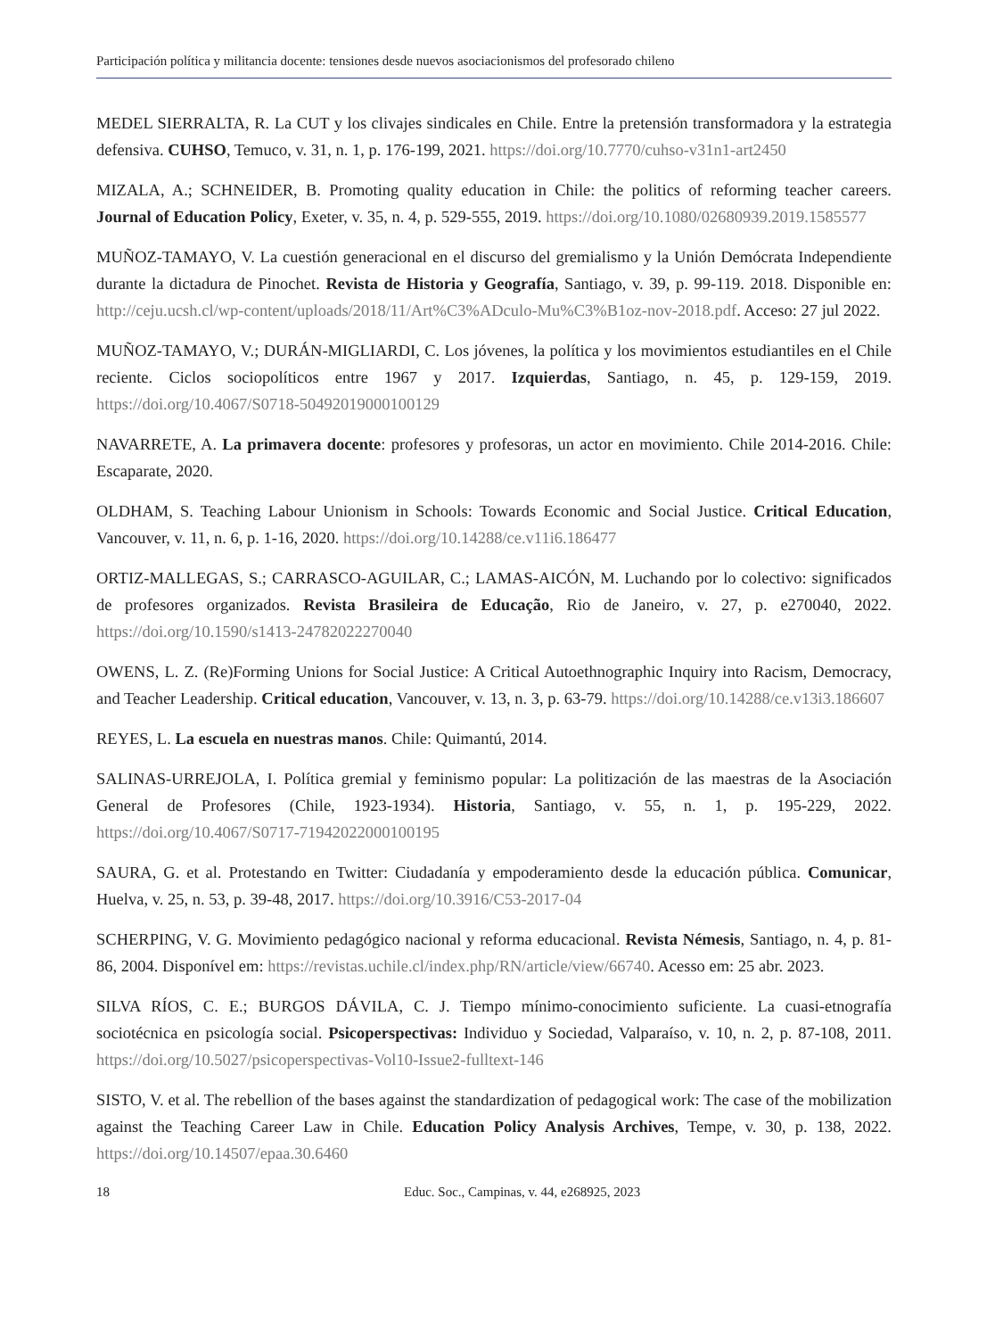Participación política y militancia docente: tensiones desde nuevos asociacionismos del profesorado chileno
MEDEL SIERRALTA, R. La CUT y los clivajes sindicales en Chile. Entre la pretensión transformadora y la estrategia defensiva. CUHSO, Temuco, v. 31, n. 1, p. 176-199, 2021. https://doi.org/10.7770/cuhso-v31n1-art2450
MIZALA, A.; SCHNEIDER, B. Promoting quality education in Chile: the politics of reforming teacher careers. Journal of Education Policy, Exeter, v. 35, n. 4, p. 529-555, 2019. https://doi.org/10.1080/02680939.2019.1585577
MUÑOZ-TAMAYO, V. La cuestión generacional en el discurso del gremialismo y la Unión Demócrata Independiente durante la dictadura de Pinochet. Revista de Historia y Geografía, Santiago, v. 39, p. 99-119. 2018. Disponible en: http://ceju.ucsh.cl/wp-content/uploads/2018/11/Art%C3%ADculo-Mu%C3%B1oz-nov-2018.pdf. Acceso: 27 jul 2022.
MUÑOZ-TAMAYO, V.; DURÁN-MIGLIARDI, C. Los jóvenes, la política y los movimientos estudiantiles en el Chile reciente. Ciclos sociopolíticos entre 1967 y 2017. Izquierdas, Santiago, n. 45, p. 129-159, 2019. https://doi.org/10.4067/S0718-50492019000100129
NAVARRETE, A. La primavera docente: profesores y profesoras, un actor en movimiento. Chile 2014-2016. Chile: Escaparate, 2020.
OLDHAM, S. Teaching Labour Unionism in Schools: Towards Economic and Social Justice. Critical Education, Vancouver, v. 11, n. 6, p. 1-16, 2020. https://doi.org/10.14288/ce.v11i6.186477
ORTIZ-MALLEGAS, S.; CARRASCO-AGUILAR, C.; LAMAS-AICÓN, M. Luchando por lo colectivo: significados de profesores organizados. Revista Brasileira de Educação, Rio de Janeiro, v. 27, p. e270040, 2022. https://doi.org/10.1590/s1413-24782022270040
OWENS, L. Z. (Re)Forming Unions for Social Justice: A Critical Autoethnographic Inquiry into Racism, Democracy, and Teacher Leadership. Critical education, Vancouver, v. 13, n. 3, p. 63-79. https://doi.org/10.14288/ce.v13i3.186607
REYES, L. La escuela en nuestras manos. Chile: Quimantú, 2014.
SALINAS-URREJOLA, I. Política gremial y feminismo popular: La politización de las maestras de la Asociación General de Profesores (Chile, 1923-1934). Historia, Santiago, v. 55, n. 1, p. 195-229, 2022. https://doi.org/10.4067/S0717-71942022000100195
SAURA, G. et al. Protestando en Twitter: Ciudadanía y empoderamiento desde la educación pública. Comunicar, Huelva, v. 25, n. 53, p. 39-48, 2017. https://doi.org/10.3916/C53-2017-04
SCHERPING, V. G. Movimiento pedagógico nacional y reforma educacional. Revista Némesis, Santiago, n. 4, p. 81-86, 2004. Disponível em: https://revistas.uchile.cl/index.php/RN/article/view/66740. Acesso em: 25 abr. 2023.
SILVA RÍOS, C. E.; BURGOS DÁVILA, C. J. Tiempo mínimo-conocimiento suficiente. La cuasi-etnografía sociotécnica en psicología social. Psicoperspectivas: Individuo y Sociedad, Valparaíso, v. 10, n. 2, p. 87-108, 2011. https://doi.org/10.5027/psicoperspectivas-Vol10-Issue2-fulltext-146
SISTO, V. et al. The rebellion of the bases against the standardization of pedagogical work: The case of the mobilization against the Teaching Career Law in Chile. Education Policy Analysis Archives, Tempe, v. 30, p. 138, 2022. https://doi.org/10.14507/epaa.30.6460
18 Educ. Soc., Campinas, v. 44, e268925, 2023